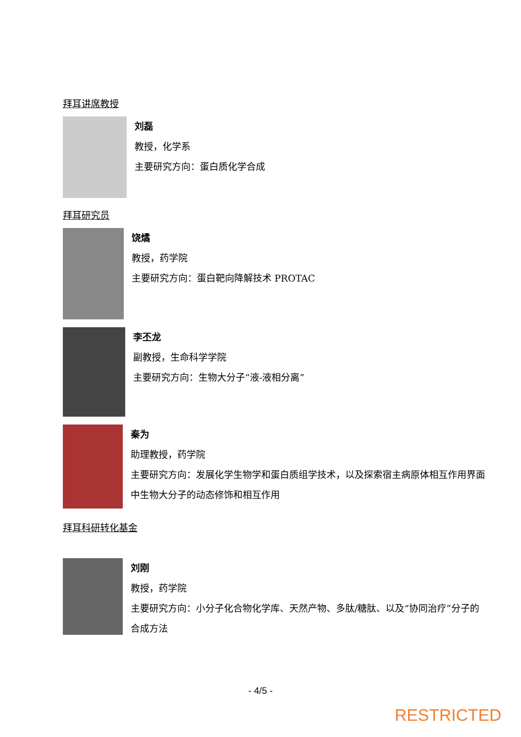拜耳讲席教授
刘磊
教授，化学系
主要研究方向：蛋白质化学合成
拜耳研究员
饶燏
教授，药学院
主要研究方向：蛋白靶向降解技术 PROTAC
李丕龙
副教授，生命科学学院
主要研究方向：生物大分子“液-液相分离”
秦为
助理教授，药学院
主要研究方向：发展化学生物学和蛋白质组学技术，以及探索宿主病原体相互作用界面中生物大分子的动态修饰和相互作用
拜耳科研转化基金
刘刚
教授，药学院
主要研究方向：小分子化合物化学库、天然产物、多肽/糖肽、以及“协同治疗”分子的合成方法
- 4/5 -
RESTRICTED